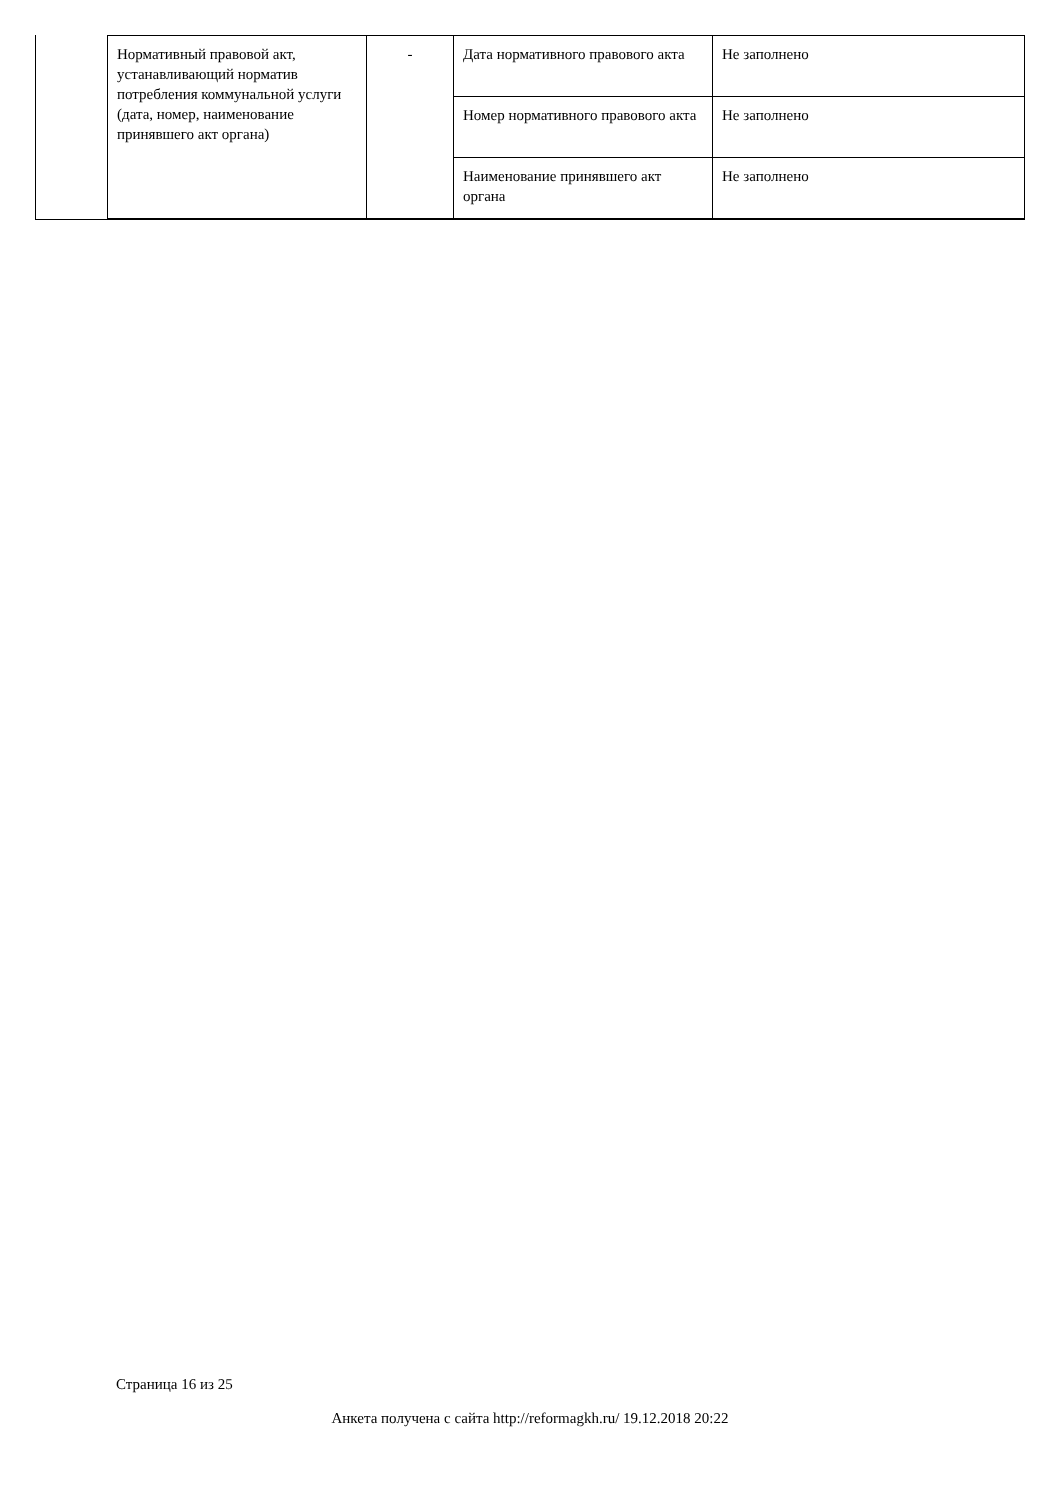| Нормативный правовой акт, устанавливающий норматив потребления коммунальной услуги (дата, номер, наименование принявшего акт органа) | - | Дата нормативного правового акта | Не заполнено |
| | | Номер нормативного правового акта | Не заполнено |
| | | Наименование принявшего акт органа | Не заполнено |
Страница 16 из 25
Анкета получена с сайта http://reformagkh.ru/ 19.12.2018 20:22